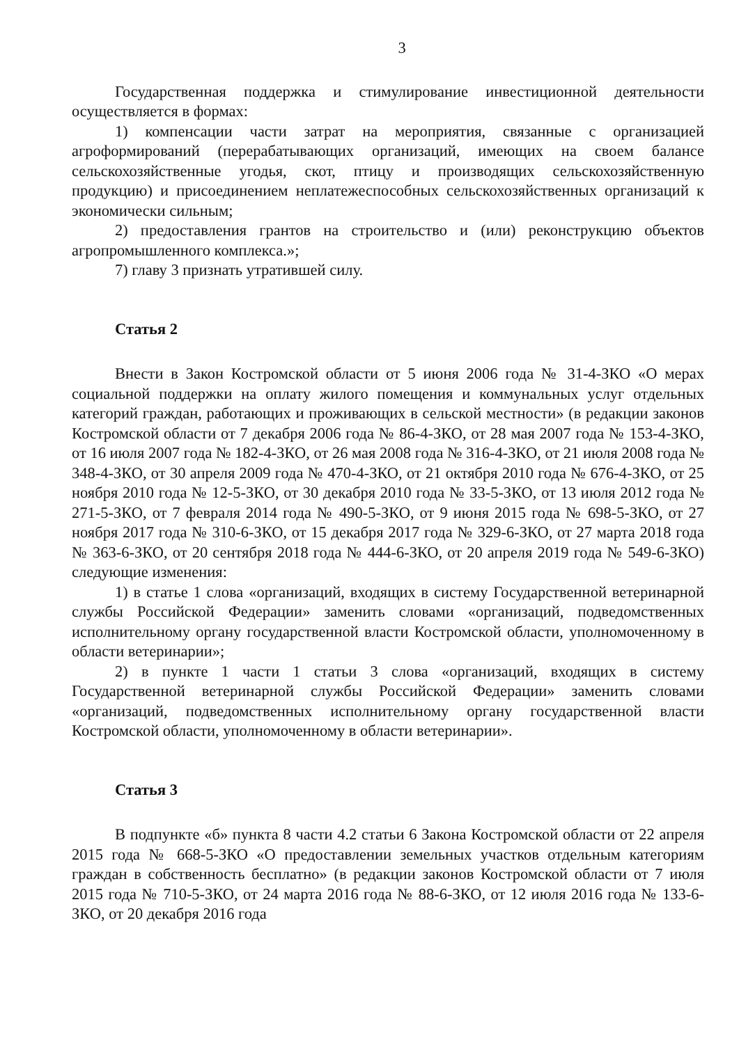3
Государственная поддержка и стимулирование инвестиционной деятельности осуществляется в формах:
1) компенсации части затрат на мероприятия, связанные с организацией агроформирований (перерабатывающих организаций, имеющих на своем балансе сельскохозяйственные угодья, скот, птицу и производящих сельскохозяйственную продукцию) и присоединением неплатежеспособных сельскохозяйственных организаций к экономически сильным;
2) предоставления грантов на строительство и (или) реконструкцию объектов агропромышленного комплекса.»;
7) главу 3 признать утратившей силу.
Статья 2
Внести в Закон Костромской области от 5 июня 2006 года № 31-4-ЗКО «О мерах социальной поддержки на оплату жилого помещения и коммунальных услуг отдельных категорий граждан, работающих и проживающих в сельской местности» (в редакции законов Костромской области от 7 декабря 2006 года № 86-4-ЗКО, от 28 мая 2007 года № 153-4-ЗКО, от 16 июля 2007 года № 182-4-ЗКО, от 26 мая 2008 года № 316-4-ЗКО, от 21 июля 2008 года № 348-4-ЗКО, от 30 апреля 2009 года № 470-4-ЗКО, от 21 октября 2010 года № 676-4-ЗКО, от 25 ноября 2010 года № 12-5-ЗКО, от 30 декабря 2010 года № 33-5-ЗКО, от 13 июля 2012 года № 271-5-ЗКО, от 7 февраля 2014 года № 490-5-ЗКО, от 9 июня 2015 года № 698-5-ЗКО, от 27 ноября 2017 года № 310-6-ЗКО, от 15 декабря 2017 года № 329-6-ЗКО, от 27 марта 2018 года № 363-6-ЗКО, от 20 сентября 2018 года № 444-6-ЗКО, от 20 апреля 2019 года № 549-6-ЗКО) следующие изменения:
1) в статье 1 слова «организаций, входящих в систему Государственной ветеринарной службы Российской Федерации» заменить словами «организаций, подведомственных исполнительному органу государственной власти Костромской области, уполномоченному в области ветеринарии»;
2) в пункте 1 части 1 статьи 3 слова «организаций, входящих в систему Государственной ветеринарной службы Российской Федерации» заменить словами «организаций, подведомственных исполнительному органу государственной власти Костромской области, уполномоченному в области ветеринарии».
Статья 3
В подпункте «б» пункта 8 части 4.2 статьи 6 Закона Костромской области от 22 апреля 2015 года № 668-5-ЗКО «О предоставлении земельных участков отдельным категориям граждан в собственность бесплатно» (в редакции законов Костромской области от 7 июля 2015 года № 710-5-ЗКО, от 24 марта 2016 года № 88-6-ЗКО, от 12 июля 2016 года № 133-6-ЗКО, от 20 декабря 2016 года